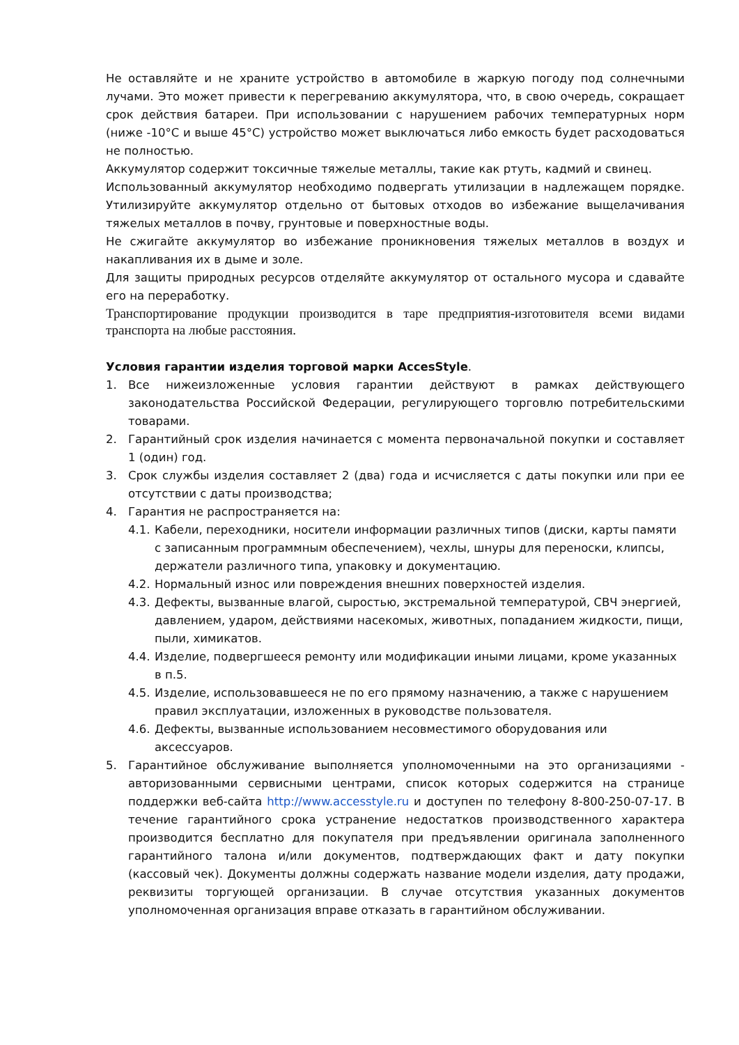Не оставляйте и не храните устройство в автомобиле в жаркую погоду под солнечными лучами. Это может привести к перегреванию аккумулятора, что, в свою очередь, сокращает срок действия батареи. При использовании с нарушением рабочих температурных норм (ниже -10°C и выше 45°C) устройство может выключаться либо емкость будет расходоваться не полностью.
Аккумулятор содержит токсичные тяжелые металлы, такие как ртуть, кадмий и свинец.
Использованный аккумулятор необходимо подвергать утилизации в надлежащем порядке. Утилизируйте аккумулятор отдельно от бытовых отходов во избежание выщелачивания тяжелых металлов в почву, грунтовые и поверхностные воды.
Не сжигайте аккумулятор во избежание проникновения тяжелых металлов в воздух и накапливания их в дыме и золе.
Для защиты природных ресурсов отделяйте аккумулятор от остального мусора и сдавайте его на переработку.
Транспортирование продукции производится в таре предприятия-изготовителя всеми видами транспорта на любые расстояния.
Условия гарантии изделия торговой марки AccesStyle.
1. Все нижеизложенные условия гарантии действуют в рамках действующего законодательства Российской Федерации, регулирующего торговлю потребительскими товарами.
2. Гарантийный срок изделия начинается с момента первоначальной покупки и составляет 1 (один) год.
3. Срок службы изделия составляет 2 (два) года и исчисляется с даты покупки или при ее отсутствии с даты производства;
4. Гарантия не распространяется на:
4.1. Кабели, переходники, носители информации различных типов (диски, карты памяти с записанным программным обеспечением), чехлы, шнуры для переноски, клипсы, держатели различного типа, упаковку и документацию.
4.2. Нормальный износ или повреждения внешних поверхностей изделия.
4.3. Дефекты, вызванные влагой, сыростью, экстремальной температурой, СВЧ энергией, давлением, ударом, действиями насекомых, животных, попаданием жидкости, пищи, пыли, химикатов.
4.4. Изделие, подвергшееся ремонту или модификации иными лицами, кроме указанных в п.5.
4.5. Изделие, использовавшееся не по его прямому назначению, а также с нарушением правил эксплуатации, изложенных в руководстве пользователя.
4.6. Дефекты, вызванные использованием несовместимого оборудования или аксессуаров.
5. Гарантийное обслуживание выполняется уполномоченными на это организациями - авторизованными сервисными центрами, список которых содержится на странице поддержки веб-сайта http://www.accesstyle.ru и доступен по телефону 8-800-250-07-17. В течение гарантийного срока устранение недостатков производственного характера производится бесплатно для покупателя при предъявлении оригинала заполненного гарантийного талона и/или документов, подтверждающих факт и дату покупки (кассовый чек). Документы должны содержать название модели изделия, дату продажи, реквизиты торгующей организации. В случае отсутствия указанных документов уполномоченная организация вправе отказать в гарантийном обслуживании.